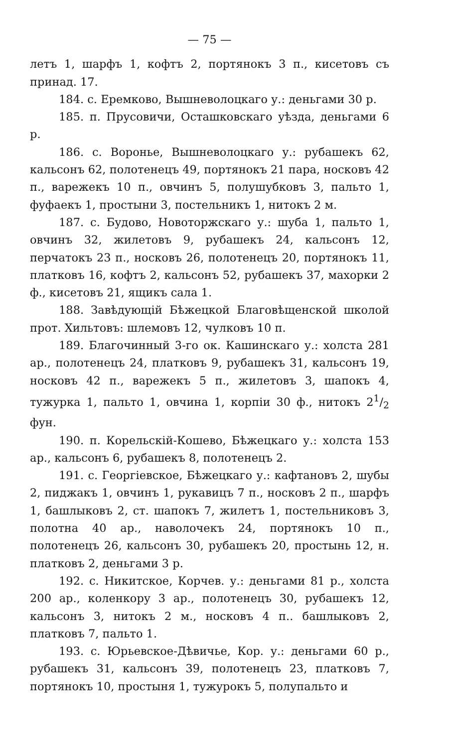— 75 —
летъ 1, шарфъ 1, кофтъ 2, портянокъ 3 п., кисетовъ съ принад. 17.
184. с. Еремково, Вышневолоцкаго у.: деньгами 30 р.
185. п. Прусовичи, Осташковскаго уѣзда, деньгами 6 р.
186. с. Воронье, Вышневолоцкаго у.: рубашекъ 62, кальсонъ 62, полотенецъ 49, портянокъ 21 пара, носковъ 42 п., варежекъ 10 п., овчинъ 5, полушубковъ 3, пальто 1, фуфаекъ 1, простыни 3, постельникъ 1, нитокъ 2 м.
187. с. Будово, Новоторжскаго у.: шуба 1, пальто 1, овчинъ 32, жилетовъ 9, рубашекъ 24, кальсонъ 12, перчатокъ 23 п., носковъ 26, полотенецъ 20, портянокъ 11, платковъ 16, кофтъ 2, кальсонъ 52, рубашекъ 37, махорки 2 ф., кисетовъ 21, ящикъ сала 1.
188. Завѣдующій Бѣжецкой Благовѣщенской школой прот. Хильтовъ: шлемовъ 12, чулковъ 10 п.
189. Благочинный 3-го ок. Кашинскаго у.: холста 281 ар., полотенецъ 24, платковъ 9, рубашекъ 31, кальсонъ 19, носковъ 42 п., варежекъ 5 п., жилетовъ 3, шапокъ 4, тужурка 1, пальто 1, овчина 1, корпіи 30 ф., нитокъ 21/2 фун.
190. п. Корельскій-Кошево, Бѣжецкаго у.: холста 153 ар., кальсонъ 6, рубашекъ 8, полотенецъ 2.
191. с. Георгіевское, Бѣжецкаго у.: кафтановъ 2, шубы 2, пиджакъ 1, овчинъ 1, рукавицъ 7 п., носковъ 2 п., шарфъ 1, башлыковъ 2, ст. шапокъ 7, жилетъ 1, постельниковъ 3, полотна 40 ар., наволочекъ 24, портянокъ 10 п., полотенецъ 26, кальсонъ 30, рубашекъ 20, простынь 12, н. платковъ 2, деньгами 3 р.
192. с. Никитское, Корчев. у.: деньгами 81 р., холста 200 ар., коленкору 3 ар., полотенецъ 30, рубашекъ 12, кальсонъ 3, нитокъ 2 м., носковъ 4 п.. башлыковъ 2, платковъ 7, пальто 1.
193. с. Юрьевское-Дѣвичье, Кор. у.: деньгами 60 р., рубашекъ 31, кальсонъ 39, полотенецъ 23, платковъ 7, портянокъ 10, простыня 1, тужурокъ 5, полупальто и